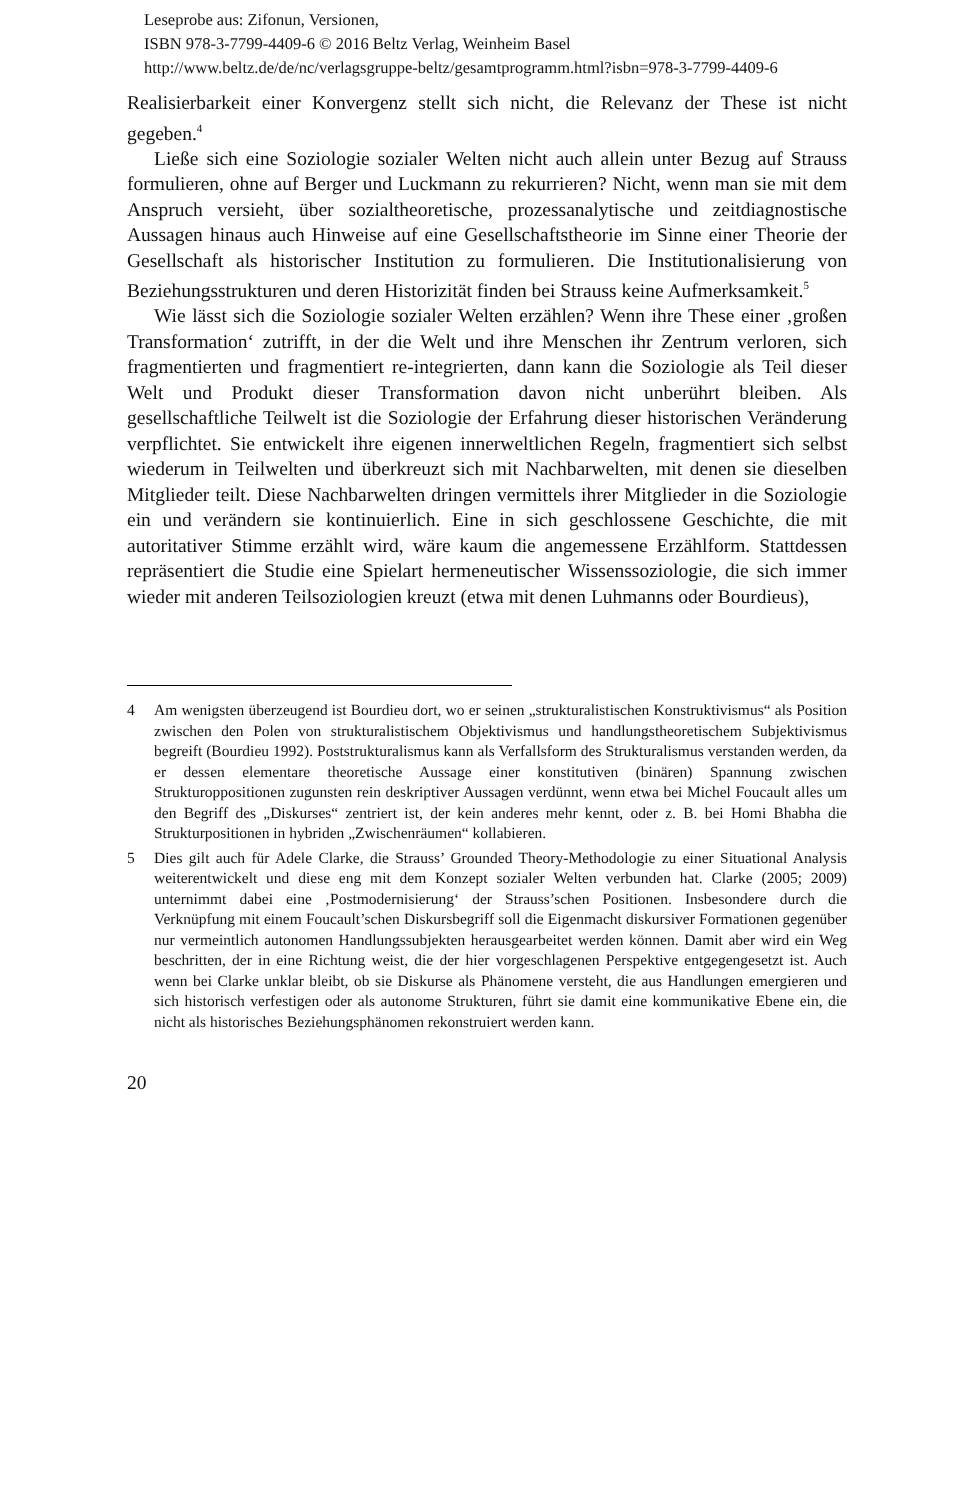Leseprobe aus: Zifonun, Versionen,
ISBN 978-3-7799-4409-6 © 2016 Beltz Verlag, Weinheim Basel
http://www.beltz.de/de/nc/verlagsgruppe-beltz/gesamtprogramm.html?isbn=978-3-7799-4409-6
Realisierbarkeit einer Konvergenz stellt sich nicht, die Relevanz der These ist nicht gegeben.<sup>4</sup>
Ließe sich eine Soziologie sozialer Welten nicht auch allein unter Bezug auf Strauss formulieren, ohne auf Berger und Luckmann zu rekurrieren? Nicht, wenn man sie mit dem Anspruch versieht, über sozialtheoretische, prozessanalytische und zeitdiagnostische Aussagen hinaus auch Hinweise auf eine Gesellschaftstheorie im Sinne einer Theorie der Gesellschaft als historischer Institution zu formulieren. Die Institutionalisierung von Beziehungsstrukturen und deren Historizität finden bei Strauss keine Aufmerksamkeit.<sup>5</sup>
Wie lässt sich die Soziologie sozialer Welten erzählen? Wenn ihre These einer ‚großen Transformation‘ zutrifft, in der die Welt und ihre Menschen ihr Zentrum verloren, sich fragmentierten und fragmentiert re-integrierten, dann kann die Soziologie als Teil dieser Welt und Produkt dieser Transformation davon nicht unberührt bleiben. Als gesellschaftliche Teilwelt ist die Soziologie der Erfahrung dieser historischen Veränderung verpflichtet. Sie entwickelt ihre eigenen innerweltlichen Regeln, fragmentiert sich selbst wiederum in Teilwelten und überkreuzt sich mit Nachbarwelten, mit denen sie dieselben Mitglieder teilt. Diese Nachbarwelten dringen vermittels ihrer Mitglieder in die Soziologie ein und verändern sie kontinuierlich. Eine in sich geschlossene Geschichte, die mit autoritativer Stimme erzählt wird, wäre kaum die angemessene Erzählform. Stattdessen repräsentiert die Studie eine Spielart hermeneutischer Wissenssoziologie, die sich immer wieder mit anderen Teilsoziologien kreuzt (etwa mit denen Luhmanns oder Bourdieus),
4 Am wenigsten überzeugend ist Bourdieu dort, wo er seinen „strukturalistischen Konstruktivismus“ als Position zwischen den Polen von strukturalistischem Objektivismus und handlungstheoretischem Subjektivismus begreift (Bourdieu 1992). Poststrukturalismus kann als Verfallsform des Strukturalismus verstanden werden, da er dessen elementare theoretische Aussage einer konstitutiven (binären) Spannung zwischen Strukturoppositionen zugunsten rein deskriptiver Aussagen verdünnt, wenn etwa bei Michel Foucault alles um den Begriff des „Diskurses“ zentriert ist, der kein anderes mehr kennt, oder z. B. bei Homi Bhabha die Strukturpositionen in hybriden „Zwischenräumen“ kollabieren.
5 Dies gilt auch für Adele Clarke, die Strauss’ Grounded Theory-Methodologie zu einer Situational Analysis weiterentwickelt und diese eng mit dem Konzept sozialer Welten verbunden hat. Clarke (2005; 2009) unternimmt dabei eine ‚Postmodernisierung‘ der Strauss’schen Positionen. Insbesondere durch die Verknüpfung mit einem Foucault’schen Diskursbegriff soll die Eigenmacht diskursiver Formationen gegenüber nur vermeintlich autonomen Handlungssubjekten herausgearbeitet werden können. Damit aber wird ein Weg beschritten, der in eine Richtung weist, die der hier vorgeschlagenen Perspektive entgegengesetzt ist. Auch wenn bei Clarke unklar bleibt, ob sie Diskurse als Phänomene versteht, die aus Handlungen emergieren und sich historisch verfestigen oder als autonome Strukturen, führt sie damit eine kommunikative Ebene ein, die nicht als historisches Beziehungsphänomen rekonstruiert werden kann.
20